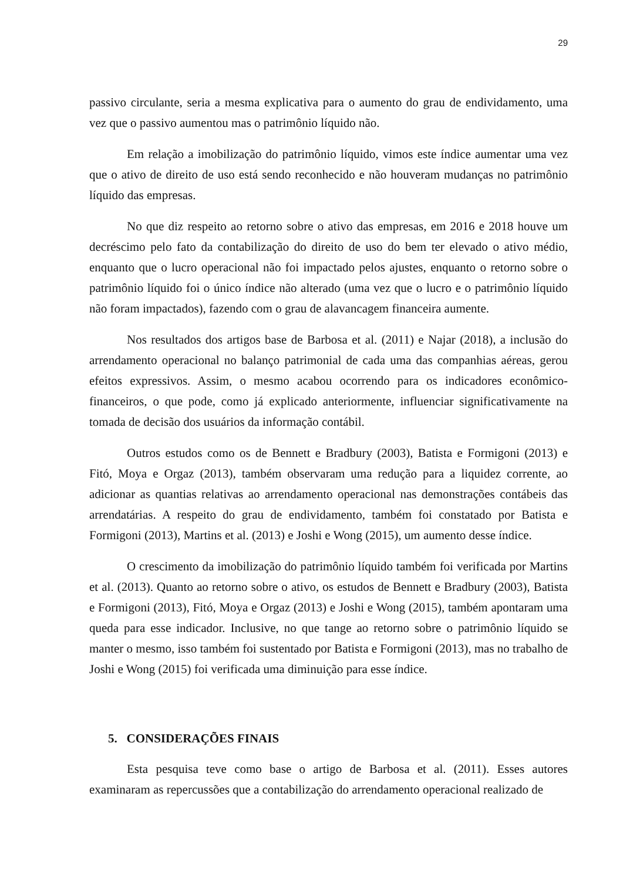29
passivo circulante, seria a mesma explicativa para o aumento do grau de endividamento, uma vez que o passivo aumentou mas o patrimônio líquido não.
Em relação a imobilização do patrimônio líquido, vimos este índice aumentar uma vez que o ativo de direito de uso está sendo reconhecido e não houveram mudanças no patrimônio líquido das empresas.
No que diz respeito ao retorno sobre o ativo das empresas, em 2016 e 2018 houve um decréscimo pelo fato da contabilização do direito de uso do bem ter elevado o ativo médio, enquanto que o lucro operacional não foi impactado pelos ajustes, enquanto o retorno sobre o patrimônio líquido foi o único índice não alterado (uma vez que o lucro e o patrimônio líquido não foram impactados), fazendo com o grau de alavancagem financeira aumente.
Nos resultados dos artigos base de Barbosa et al. (2011) e Najar (2018), a inclusão do arrendamento operacional no balanço patrimonial de cada uma das companhias aéreas, gerou efeitos expressivos. Assim, o mesmo acabou ocorrendo para os indicadores econômico-financeiros, o que pode, como já explicado anteriormente, influenciar significativamente na tomada de decisão dos usuários da informação contábil.
Outros estudos como os de Bennett e Bradbury (2003), Batista e Formigoni (2013) e Fitó, Moya e Orgaz (2013), também observaram uma redução para a liquidez corrente, ao adicionar as quantias relativas ao arrendamento operacional nas demonstrações contábeis das arrendatárias. A respeito do grau de endividamento, também foi constatado por Batista e Formigoni (2013), Martins et al. (2013) e Joshi e Wong (2015), um aumento desse índice.
O crescimento da imobilização do patrimônio líquido também foi verificada por Martins et al. (2013). Quanto ao retorno sobre o ativo, os estudos de Bennett e Bradbury (2003), Batista e Formigoni (2013), Fitó, Moya e Orgaz (2013) e Joshi e Wong (2015), também apontaram uma queda para esse indicador. Inclusive, no que tange ao retorno sobre o patrimônio líquido se manter o mesmo, isso também foi sustentado por Batista e Formigoni (2013), mas no trabalho de Joshi e Wong (2015) foi verificada uma diminuição para esse índice.
5. CONSIDERAÇÕES FINAIS
Esta pesquisa teve como base o artigo de Barbosa et al. (2011). Esses autores examinaram as repercussões que a contabilização do arrendamento operacional realizado de